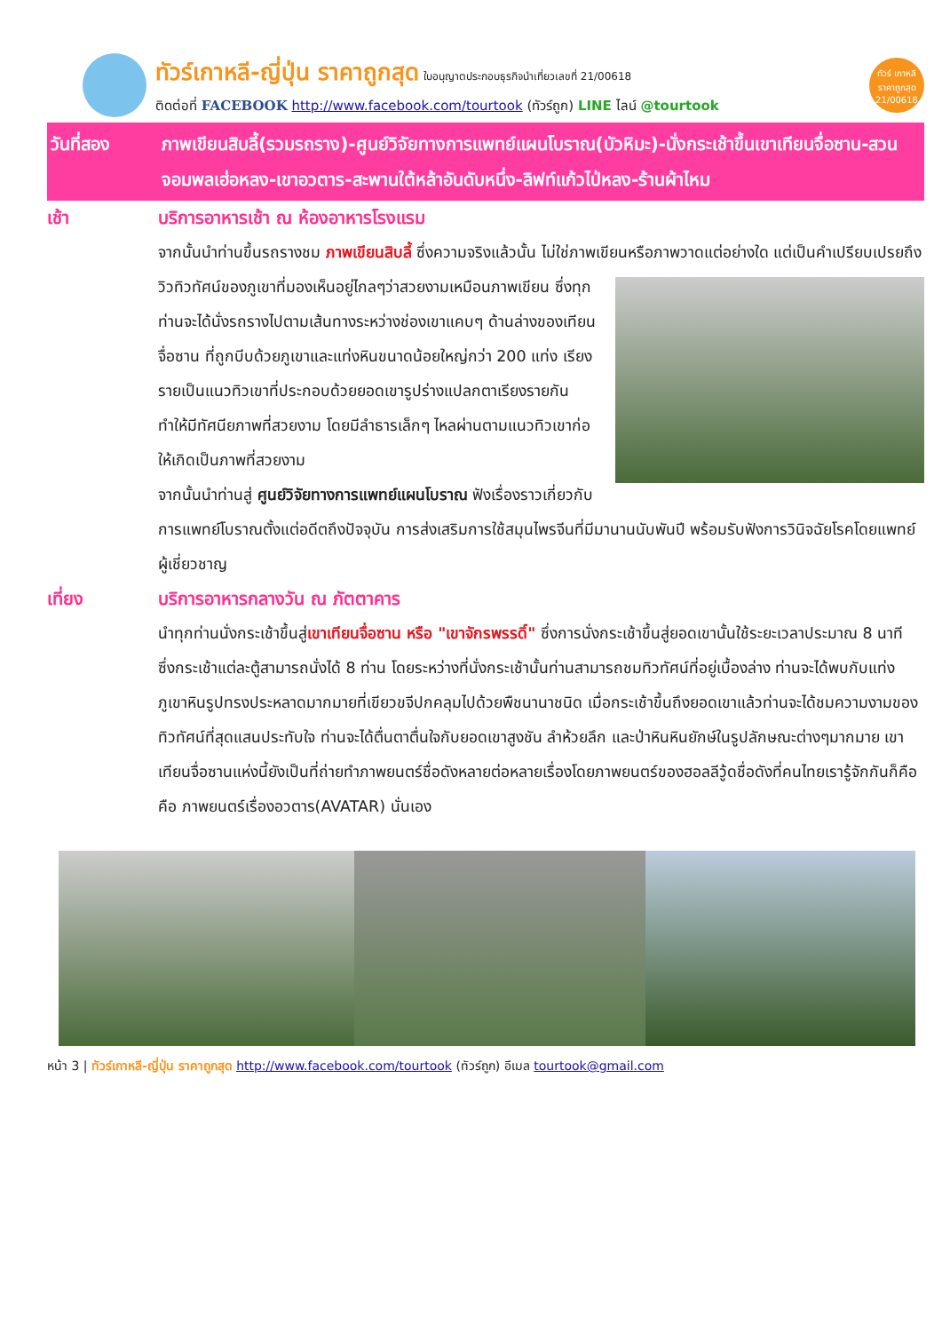ทัวร์เกาหลี-ญี่ปุ่น ราคาถูกสุด ใบอนุญาตประกอบธุรกิจนำเที่ยวเลขที่ 21/00618
ติดต่อที่ FACEBOOK http://www.facebook.com/tourtook (ทัวร์ถูก) LINE ไลน์ @tourtook
ทัวร์ เกาหลี ราคาถูกสุด 21/00618
วันที่สอง ภาพเขียนสิบลี้(รวมรถราง)-ศูนย์วิจัยทางการแพทย์แผนโบราณ(บัวหิมะ)-นั่งกระเช้าขึ้นเขาเทียนจื่อซาน-สวนจอมพลเฮ่อหลง-เขาอวตาร-สะพานใต้หล้าอันดับหนึ่ง-ลิฟท์แก้วไป่หลง-ร้านผ้าไหม
เช้า บริการอาหารเช้า ณ ห้องอาหารโรงแรม
จากนั้นนำท่านขึ้นรถรางชม ภาพเขียนสิบลี้ ซึ่งความจริงแล้วนั้น ไม่ใช่ภาพเขียนหรือภาพวาดแต่อย่างใด แต่เป็นคำเปรียบเปรยถึงวิวทิวทัศน์ของภูเขาที่มองเห็นอยู่ไกลๆว่าสวยงามเหมือน
ภาพเขียน ซึ่งทุกท่านจะได้นั่งรถรางไปตามเส้นทางระหว่างช่องเขาแคบๆ ด้านล่างของเทียนจื่อซาน ที่ถูกบีบด้วยภูเขาและแท่งหินขนาดน้อยใหญ่กว่า 200 แท่ง เรียงรายเป็นแนวทิวเขาที่ประกอบด้วยยอดเขารูปร่างแปลกตาเรียงรายกัน ทำให้มีทัศนียภาพที่สวยงาม โดยมีลำธารเล็กๆ ไหลผ่านตามแนวทิวเขาก่อให้เกิดเป็นภาพที่สวยงาม
จากนั้นนำท่านสู่ ศูนย์วิจัยทางการแพทย์แผนโบราณ ฟังเรื่องราวเกี่ยวกับการแพทย์โบราณตั้งแต่อดีตถึงปัจจุบัน การส่งเสริมการใช้สมุนไพรจีนที่มีมานานนับพันปี พร้อมรับฟังการวินิจฉัยโรคโดยแพทย์ผู้เชี่ยวชาญ
เที่ยง บริการอาหารกลางวัน ณ ภัตตาคาร
นำทุกท่านนั่งกระเช้าขึ้นสู่เขาเทียนจื่อซาน หรือ "เขาจักรพรรดิ์" ซึ่งการนั่งกระเช้าขึ้นสู่ยอดเขานั้นใช้ระยะเวลาประมาณ 8 นาที ซึ่งกระเช้าแต่ละตู้สามารถนั่งได้ 8 ท่าน โดยระหว่างที่นั่งกระเช้านั้นท่านสามารถชมทิวทัศน์ที่อยู่เบื้องล่าง ท่านจะได้พบกับแท่งภูเขาหินรูปทรงประหลาดมากมายที่เขียวขจีปกคลุมไปด้วยพืชนานาชนิด เมื่อกระเช้าขึ้นถึงยอดเขาแล้วท่านจะได้ชมความงามของทิวทัศน์ที่สุดแสนประทับใจ ท่านจะได้ตื่นตาตื่นใจกับยอดเขาสูงชัน ลำห้วยลึก และป่าหินหินยักษ์ในรูปลักษณะต่างๆมากมาย เขาเทียนจื่อซานแห่งนี้ยังเป็นที่ถ่ายทำภาพยนตร์ชื่อดังหลายต่อหลายเรื่องโดยภาพยนตร์ของฮอลลีวู้ดชื่อดังที่คนไทยเรารู้จักกันก็คือ คือ ภาพยนตร์เรื่องอวตาร(AVATAR) นั่นเอง
หน้า 3 | ทัวร์เกาหลี-ญี่ปุ่น ราคาถูกสุด http://www.facebook.com/tourtook (ทัวร์ถูก) อีเมล tourtook@gmail.com